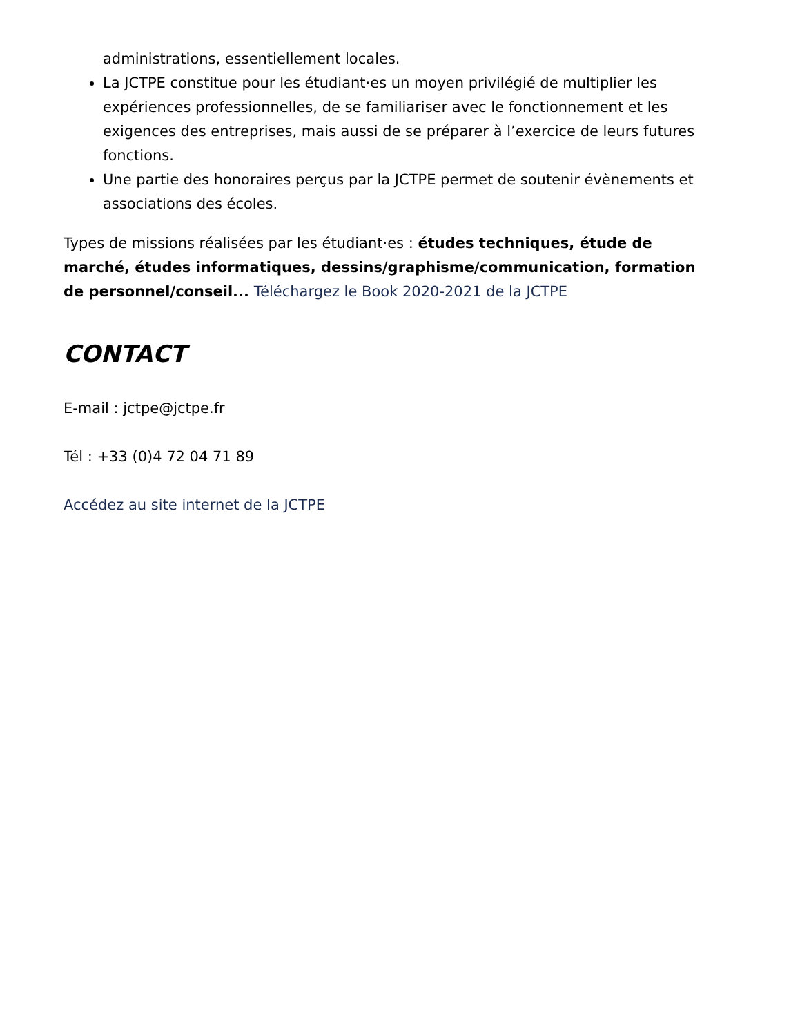administrations, essentiellement locales.
La JCTPE constitue pour les étudiant·es un moyen privilégié de multiplier les expériences professionnelles, de se familiariser avec le fonctionnement et les exigences des entreprises, mais aussi de se préparer à l’exercice de leurs futures fonctions.
Une partie des honoraires perçus par la JCTPE permet de soutenir évènements et associations des écoles.
Types de missions réalisées par les étudiant·es : études techniques, étude de marché, études informatiques, dessins/graphisme/communication, formation de personnel/conseil... Téléchargez le Book 2020-2021 de la JCTPE
CONTACT
E-mail : jctpe@jctpe.fr
Tél : +33 (0)4 72 04 71 89
Accédez au site internet de la JCTPE